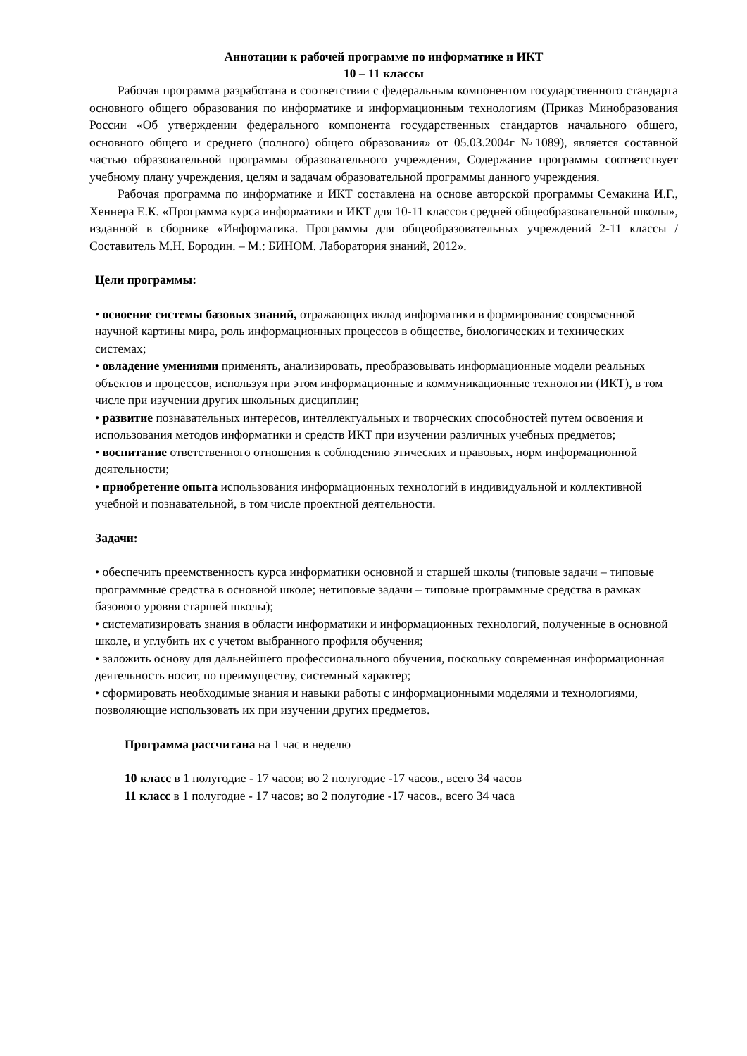Аннотации к рабочей программе по информатике и ИКТ
10 – 11 классы
Рабочая программа разработана в соответствии с федеральным компонентом государственного стандарта основного общего образования по информатике и информационным технологиям (Приказ Минобразования России «Об утверждении федерального компонента государственных стандартов начального общего, основного общего и среднего (полного) общего образования» от 05.03.2004г №1089), является составной частью образовательной программы образовательного учреждения, Содержание программы соответствует учебному плану учреждения, целям и задачам образовательной программы данного учреждения.
Рабочая программа по информатике и ИКТ составлена на основе авторской программы Семакина И.Г., Хеннера Е.К. «Программа курса информатики и ИКТ для 10-11 классов средней общеобразовательной школы», изданной в сборнике «Информатика. Программы для общеобразовательных учреждений 2-11 классы / Составитель М.Н. Бородин. – М.: БИНОМ. Лаборатория знаний, 2012».
Цели программы:
• освоение системы базовых знаний, отражающих вклад информатики в формирование современной научной картины мира, роль информационных процессов в обществе, биологических и технических системах;
• овладение умениями применять, анализировать, преобразовывать информационные модели реальных объектов и процессов, используя при этом информационные и коммуникационные технологии (ИКТ), в том числе при изучении других школьных дисциплин;
• развитие познавательных интересов, интеллектуальных и творческих способностей путем освоения и использования методов информатики и средств ИКТ при изучении различных учебных предметов;
• воспитание ответственного отношения к соблюдению этических и правовых, норм информационной деятельности;
• приобретение опыта использования информационных технологий в индивидуальной и коллективной учебной и познавательной, в том числе проектной деятельности.
Задачи:
• обеспечить преемственность курса информатики основной и старшей школы (типовые задачи – типовые программные средства в основной школе; нетиповые задачи – типовые программные средства в рамках базового уровня старшей школы);
• систематизировать знания в области информатики и информационных технологий, полученные в основной школе, и углубить их с учетом выбранного профиля обучения;
• заложить основу для дальнейшего профессионального обучения, поскольку современная информационная деятельность носит, по преимуществу, системный характер;
• сформировать необходимые знания и навыки работы с информационными моделями и технологиями, позволяющие использовать их при изучении других предметов.
Программа рассчитана на 1 час в неделю
10 класс в 1 полугодие - 17 часов; во 2 полугодие -17 часов., всего 34 часов
11 класс в 1 полугодие - 17 часов; во 2 полугодие -17 часов., всего 34 часа